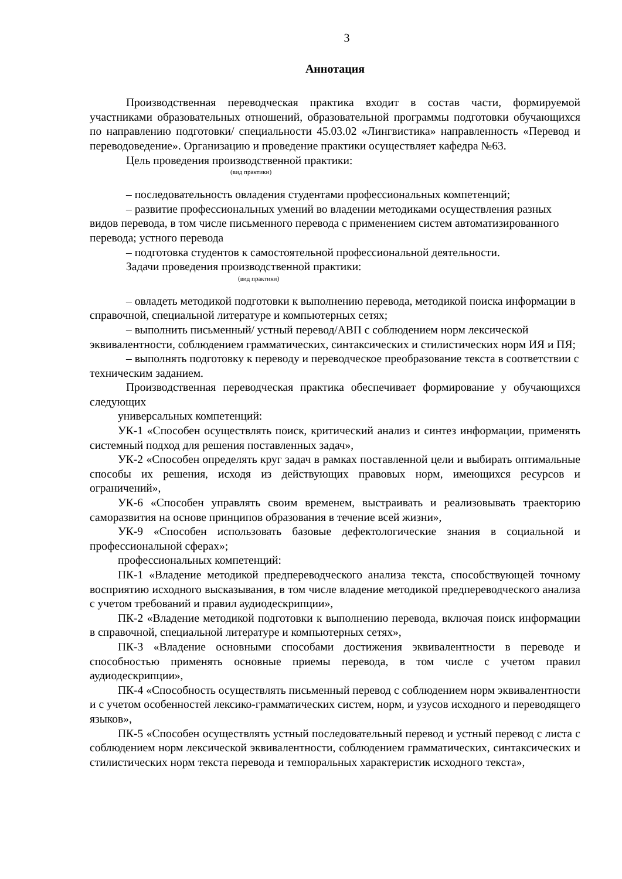3
Аннотация
Производственная переводческая практика входит в состав части, формируемой участниками образовательных отношений, образовательной программы подготовки обучающихся по направлению подготовки/ специальности 45.03.02 «Лингвистика» направленность «Перевод и переводоведение». Организацию и проведение практики осуществляет кафедра №63.
Цель проведения производственной практики:
(вид практики)
– последовательность овладения студентами профессиональных компетенций;
– развитие профессиональных умений во владении методиками осуществления разных видов перевода, в том числе письменного перевода с применением систем автоматизированного перевода; устного перевода
– подготовка студентов к самостоятельной профессиональной деятельности.
Задачи проведения производственной практики:
(вид практики)
– овладеть методикой подготовки к выполнению перевода, методикой поиска информации в справочной, специальной литературе и компьютерных сетях;
– выполнить письменный/ устный перевод/АВП с соблюдением норм лексической эквивалентности, соблюдением грамматических, синтаксических и стилистических норм ИЯ и ПЯ;
– выполнять подготовку к переводу и переводческое преобразование текста в соответствии с техническим заданием.
Производственная переводческая практика обеспечивает формирование у обучающихся следующих
универсальных компетенций:
УК-1 «Способен осуществлять поиск, критический анализ и синтез информации, применять системный подход для решения поставленных задач»,
УК-2 «Способен определять круг задач в рамках поставленной цели и выбирать оптимальные способы их решения, исходя из действующих правовых норм, имеющихся ресурсов и ограничений»,
УК-6 «Способен управлять своим временем, выстраивать и реализовывать траекторию саморазвития на основе принципов образования в течение всей жизни»,
УК-9 «Способен использовать базовые дефектологические знания в социальной и профессиональной сферах»;
профессиональных компетенций:
ПК-1 «Владение методикой предпереводческого анализа текста, способствующей точному восприятию исходного высказывания, в том числе владение методикой предпереводческого анализа с учетом требований и правил аудиодескрипции»,
ПК-2 «Владение методикой подготовки к выполнению перевода, включая поиск информации в справочной, специальной литературе и компьютерных сетях»,
ПК-3 «Владение основными способами достижения эквивалентности в переводе и способностью применять основные приемы перевода, в том числе с учетом правил аудиодескрипции»,
ПК-4 «Способность осуществлять письменный перевод с соблюдением норм эквивалентности и с учетом особенностей лексико-грамматических систем, норм, и узусов исходного и переводящего языков»,
ПК-5 «Способен осуществлять устный последовательный перевод и устный перевод с листа с соблюдением норм лексической эквивалентности, соблюдением грамматических, синтаксических и стилистических норм текста перевода и темпоральных характеристик исходного текста»,